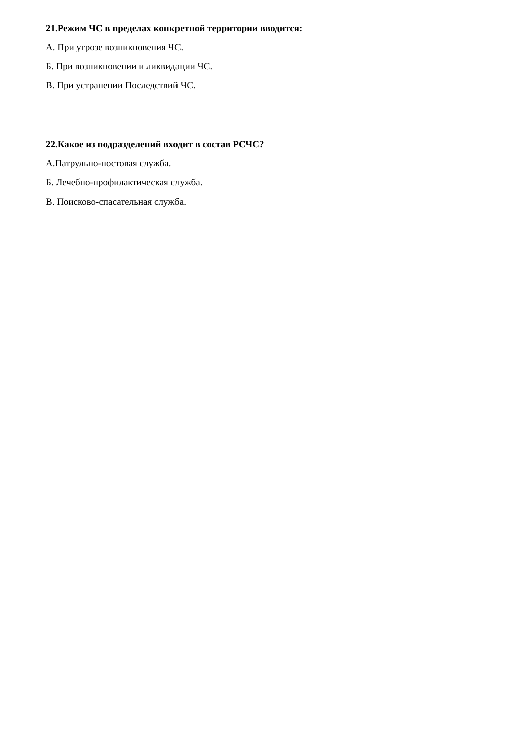21.Режим ЧС в пределах конкретной территории вводится:
А. При угрозе возникновения ЧС.
Б. При возникновении и ликвидации ЧС.
В. При устранении Последствий ЧС.
22.Какое из подразделений входит в состав РСЧС?
А.Патрульно-постовая служба.
Б. Лечебно-профилактическая служба.
В. Поисково-спасательная служба.